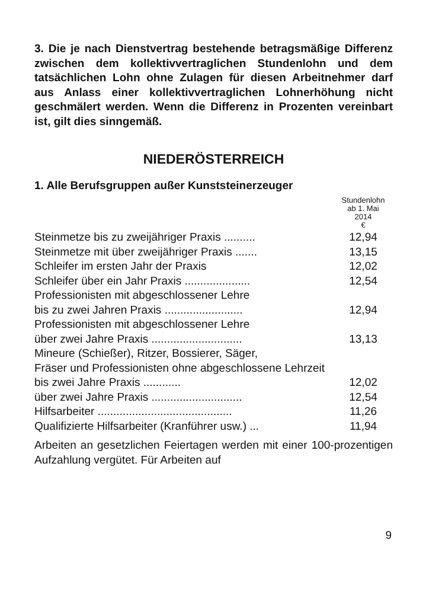3. Die je nach Dienstvertrag bestehende betragsmäßige Differenz zwischen dem kollektivvertraglichen Stundenlohn und dem tatsächlichen Lohn ohne Zulagen für diesen Arbeitnehmer darf aus Anlass einer kollektivvertraglichen Lohnerhöhung nicht geschmälert werden. Wenn die Differenz in Prozenten vereinbart ist, gilt dies sinngemäß.
NIEDERÖSTERREICH
1. Alle Berufsgruppen außer Kunststeinerzeuger
| | Stundenlohn ab 1. Mai 2014 € |
| --- | --- |
| Steinmetze bis zu zweijähriger Praxis .......... | 12,94 |
| Steinmetze mit über zweijähriger Praxis ....... | 13,15 |
| Schleifer im ersten Jahr der Praxis | 12,02 |
| Schleifer über ein Jahr Praxis ..................... | 12,54 |
| Professionisten mit abgeschlossener Lehre bis zu zwei Jahren Praxis ......................... | 12,94 |
| Professionisten mit abgeschlossener Lehre über zwei Jahre Praxis ............................. | 13,13 |
| Mineure (Schießer), Ritzer, Bossierer, Säger, Fräser und Professionisten ohne abgeschlossene Lehrzeit bis zwei Jahre Praxis ............ | 12,02 |
| über zwei Jahre Praxis ............................. | 12,54 |
| Hilfsarbeiter ........................................... | 11,26 |
| Qualifizierte Hilfsarbeiter (Kranführer usw.) ... | 11,94 |
Arbeiten an gesetzlichen Feiertagen werden mit einer 100-prozentigen Aufzahlung vergütet. Für Arbeiten auf
9